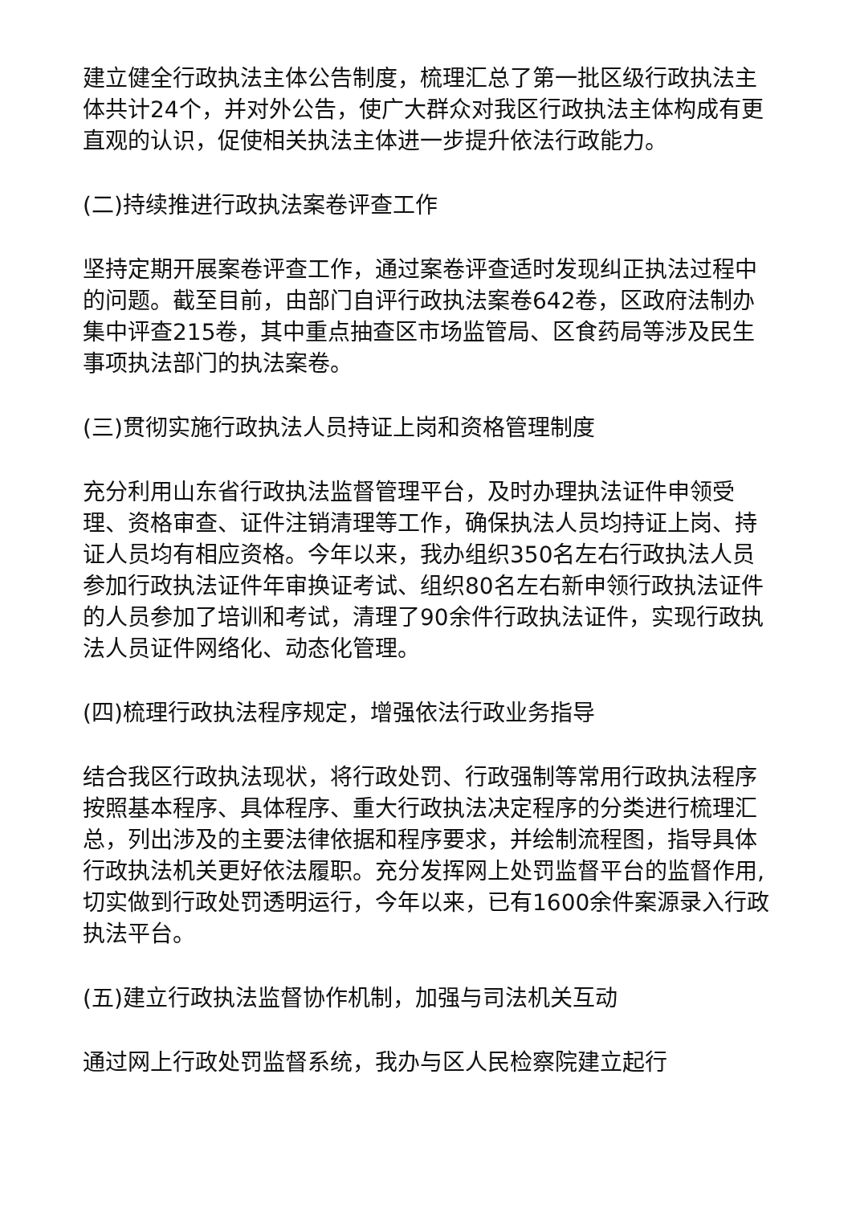建立健全行政执法主体公告制度，梳理汇总了第一批区级行政执法主体共计24个，并对外公告，使广大群众对我区行政执法主体构成有更直观的认识，促使相关执法主体进一步提升依法行政能力。
(二)持续推进行政执法案卷评查工作
坚持定期开展案卷评查工作，通过案卷评查适时发现纠正执法过程中的问题。截至目前，由部门自评行政执法案卷642卷，区政府法制办集中评查215卷，其中重点抽查区市场监管局、区食药局等涉及民生事项执法部门的执法案卷。
(三)贯彻实施行政执法人员持证上岗和资格管理制度
充分利用山东省行政执法监督管理平台，及时办理执法证件申领受理、资格审查、证件注销清理等工作，确保执法人员均持证上岗、持证人员均有相应资格。今年以来，我办组织350名左右行政执法人员参加行政执法证件年审换证考试、组织80名左右新申领行政执法证件的人员参加了培训和考试，清理了90余件行政执法证件，实现行政执法人员证件网络化、动态化管理。
(四)梳理行政执法程序规定，增强依法行政业务指导
结合我区行政执法现状，将行政处罚、行政强制等常用行政执法程序按照基本程序、具体程序、重大行政执法决定程序的分类进行梳理汇总，列出涉及的主要法律依据和程序要求，并绘制流程图，指导具体行政执法机关更好依法履职。充分发挥网上处罚监督平台的监督作用,切实做到行政处罚透明运行，今年以来，已有1600余件案源录入行政执法平台。
(五)建立行政执法监督协作机制，加强与司法机关互动
通过网上行政处罚监督系统，我办与区人民检察院建立起行